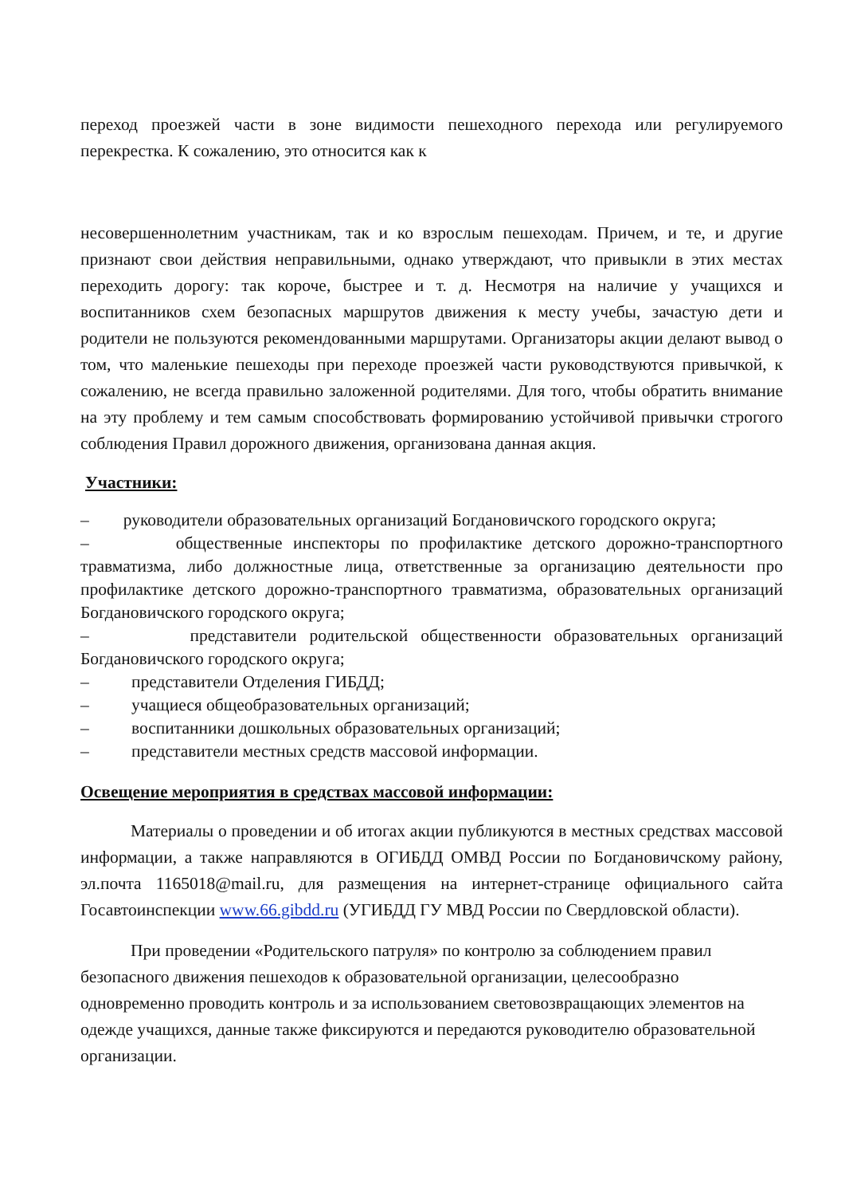переход проезжей части в зоне видимости пешеходного перехода или регулируемого перекрестка. К сожалению, это относится как к
несовершеннолетним участникам, так и ко взрослым пешеходам. Причем, и те, и другие признают свои действия неправильными, однако утверждают, что привыкли в этих местах переходить дорогу: так короче, быстрее и т. д. Несмотря на наличие у учащихся и воспитанников схем безопасных маршрутов движения к месту учебы, зачастую дети и родители не пользуются рекомендованными маршрутами. Организаторы акции делают вывод о том, что маленькие пешеходы при переходе проезжей части руководствуются привычкой, к сожалению, не всегда правильно заложенной родителями. Для того, чтобы обратить внимание на эту проблему и тем самым способствовать формированию устойчивой привычки строгого соблюдения Правил дорожного движения, организована данная акция.
Участники:
– руководители образовательных организаций Богдановичского городского округа;
– общественные инспекторы по профилактике детского дорожно-транспортного травматизма, либо должностные лица, ответственные за организацию деятельности про профилактике детского дорожно-транспортного травматизма, образовательных организаций Богдановичского городского округа;
– представители родительской общественности образовательных организаций Богдановичского городского округа;
– представители Отделения ГИБДД;
– учащиеся общеобразовательных организаций;
– воспитанники дошкольных образовательных организаций;
– представители местных средств массовой информации.
Освещение мероприятия в средствах массовой информации:
Материалы о проведении и об итогах акции публикуются в местных средствах массовой информации, а также направляются в ОГИБДД ОМВД России по Богдановичскому району, эл.почта 1165018@mail.ru, для размещения на интернет-странице официального сайта Госавтоинспекции www.66.gibdd.ru (УГИБДД ГУ МВД России по Свердловской области).
При проведении «Родительского патруля» по контролю за соблюдением правил безопасного движения пешеходов к образовательной организации, целесообразно одновременно проводить контроль и за использованием световозвращающих элементов на одежде учащихся, данные также фиксируются и передаются руководителю образовательной организации.